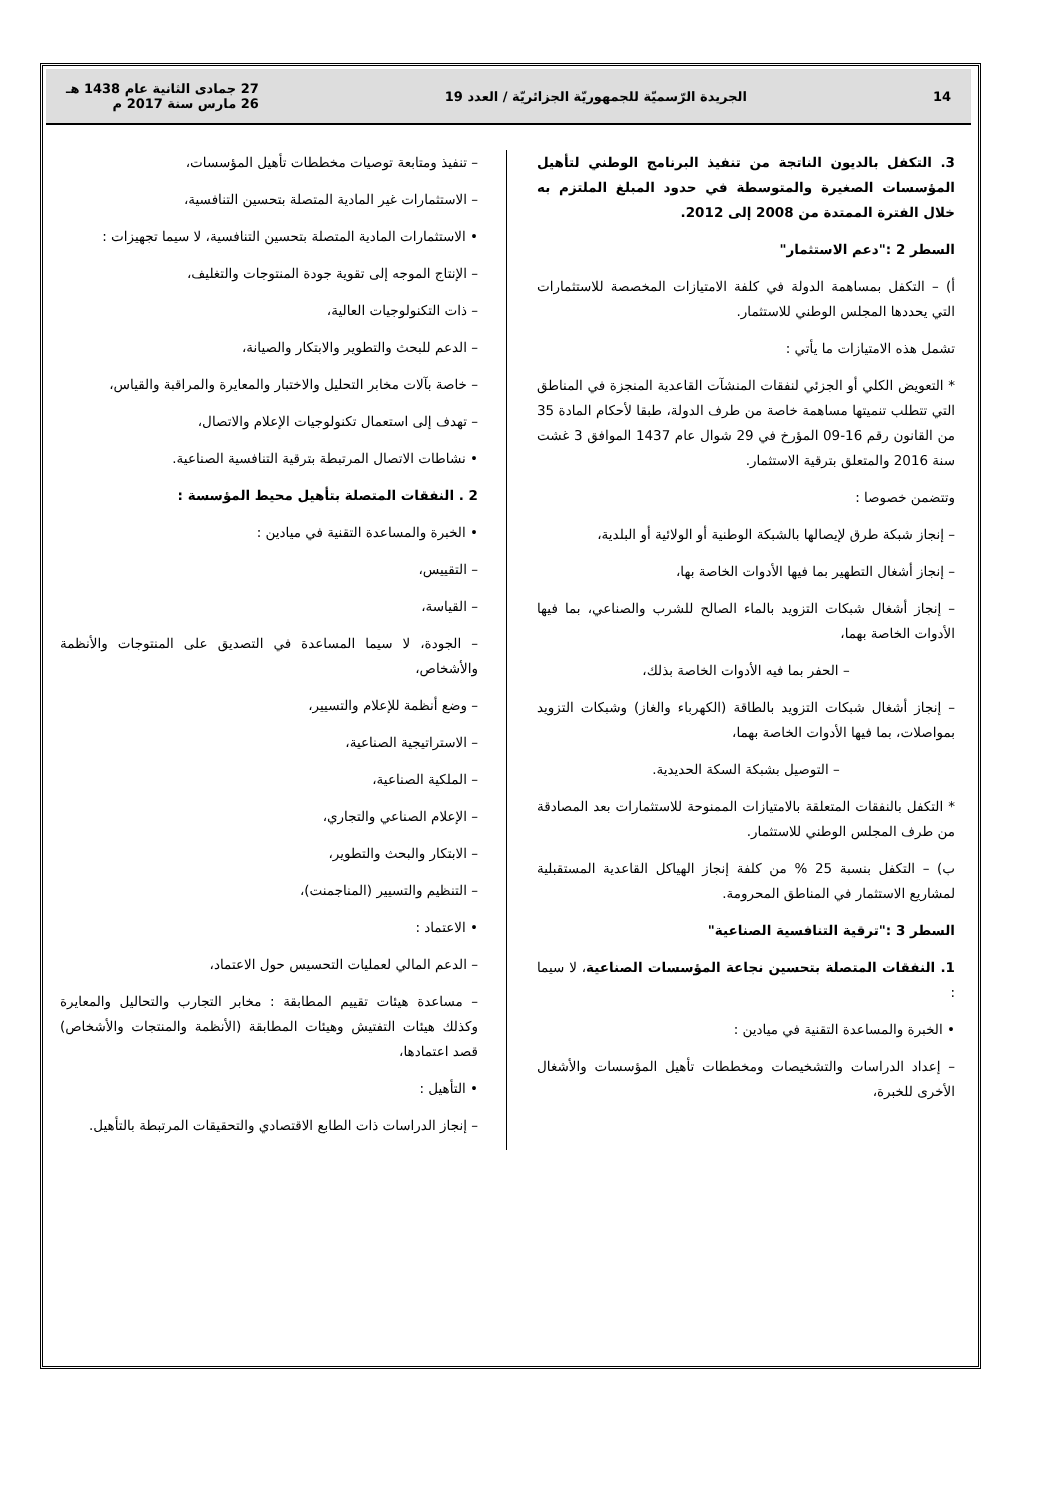14
الجريدة الرّسميّة للجمهوريّة الجزائريّة / العدد 19
27 جمادى الثانية عام 1438 هـ
26 مارس سنة 2017 م
3. التكفل بالديون الناتجة من تنفيذ البرنامج الوطني لتأهيل المؤسسات الصغيرة والمتوسطة في حدود المبلغ الملتزم به خلال الفترة الممتدة من 2008 إلى 2012.
السطر 2 :"دعم الاستثمار"
أ) – التكفل بمساهمة الدولة في كلفة الامتيازات المخصصة للاستثمارات التي يحددها المجلس الوطني للاستثمار.
تشمل هذه الامتيازات ما يأتي :
* التعويض الكلي أو الجزئي لنفقات المنشآت القاعدية المنجزة في المناطق التي تتطلب تنميتها مساهمة خاصة من طرف الدولة، طبقا لأحكام المادة 35 من القانون رقم 16-09 المؤرخ في 29 شوال عام 1437 الموافق 3 غشت سنة 2016 والمتعلق بترقية الاستثمار.
وتتضمن خصوصا :
– إنجاز شبكة طرق لإيصالها بالشبكة الوطنية أو الولائية أو البلدية،
– إنجاز أشغال التطهير بما فيها الأدوات الخاصة بها،
– إنجاز أشغال شبكات التزويد بالماء الصالح للشرب والصناعي، بما فيها الأدوات الخاصة بهما،
– الحفر بما فيه الأدوات الخاصة بذلك،
– إنجاز أشغال شبكات التزويد بالطاقة (الكهرباء والغاز) وشبكات التزويد بمواصلات، بما فيها الأدوات الخاصة بهما،
– التوصيل بشبكة السكة الحديدية.
* التكفل بالنفقات المتعلقة بالامتيازات الممنوحة للاستثمارات بعد المصادقة من طرف المجلس الوطني للاستثمار.
ب) – التكفل بنسبة 25 % من كلفة إنجاز الهياكل القاعدية المستقبلية لمشاريع الاستثمار في المناطق المحرومة.
السطر 3 :"ترقية التنافسية الصناعية"
1. النفقات المتصلة بتحسين نجاعة المؤسسات الصناعية، لا سيما :
• الخبرة والمساعدة التقنية في ميادين :
– إعداد الدراسات والتشخيصات ومخططات تأهيل المؤسسات والأشغال الأخرى للخبرة،
– تنفيذ ومتابعة توصيات مخططات تأهيل المؤسسات،
– الاستثمارات غير المادية المتصلة بتحسين التنافسية،
• الاستثمارات المادية المتصلة بتحسين التنافسية، لا سيما تجهيزات :
– الإنتاج الموجه إلى تقوية جودة المنتوجات والتغليف،
– ذات التكنولوجيات العالية،
– الدعم للبحث والتطوير والابتكار والصيانة،
– خاصة بآلات مخابر التحليل والاختبار والمعايرة والمراقبة والقياس،
– تهدف إلى استعمال تكنولوجيات الإعلام والاتصال،
• نشاطات الاتصال المرتبطة بترقية التنافسية الصناعية.
2 . النفقات المتصلة بتأهيل محيط المؤسسة :
• الخبرة والمساعدة التقنية في ميادين :
– التقييس،
– القياسة،
– الجودة، لا سيما المساعدة في التصديق على المنتوجات والأنظمة والأشخاص،
– وضع أنظمة للإعلام والتسيير،
– الاستراتيجية الصناعية،
– الملكية الصناعية،
– الإعلام الصناعي والتجاري،
– الابتكار والبحث والتطوير،
– التنظيم والتسيير (المناجمنت)،
• الاعتماد :
– الدعم المالي لعمليات التحسيس حول الاعتماد،
– مساعدة هيئات تقييم المطابقة : مخابر التجارب والتحاليل والمعايرة وكذلك هيئات التفتيش وهيئات المطابقة (الأنظمة والمنتجات والأشخاص) قصد اعتمادها،
• التأهيل :
– إنجاز الدراسات ذات الطابع الاقتصادي والتحقيقات المرتبطة بالتأهيل.